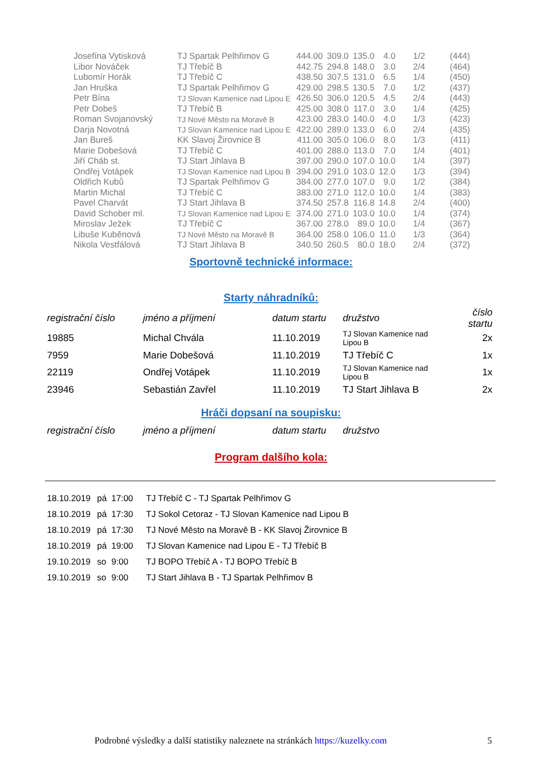| Josefína Vytisková | TJ Spartak Pelhřimov G | 444.00 | 309.0 | 135.0 | 4.0 | 1/2 | (444) |
| Libor Nováček | TJ Třebíč B | 442.75 | 294.8 | 148.0 | 3.0 | 2/4 | (464) |
| Lubomír Horák | TJ Třebíč C | 438.50 | 307.5 | 131.0 | 6.5 | 1/4 | (450) |
| Jan Hruška | TJ Spartak Pelhřimov G | 429.00 | 298.5 | 130.5 | 7.0 | 1/2 | (437) |
| Petr Bína | TJ Slovan Kamenice nad Lipou E | 426.50 | 306.0 | 120.5 | 4.5 | 2/4 | (443) |
| Petr Dobeš | TJ Třebíč B | 425.00 | 308.0 | 117.0 | 3.0 | 1/4 | (425) |
| Roman Svojanovský | TJ Nové Město na Moravě B | 423.00 | 283.0 | 140.0 | 4.0 | 1/3 | (423) |
| Darja Novotná | TJ Slovan Kamenice nad Lipou E | 422.00 | 289.0 | 133.0 | 6.0 | 2/4 | (435) |
| Jan Bureš | KK Slavoj Žirovnice B | 411.00 | 305.0 | 106.0 | 8.0 | 1/3 | (411) |
| Marie Dobešová | TJ Třebíč C | 401.00 | 288.0 | 113.0 | 7.0 | 1/4 | (401) |
| Jiří Cháb st. | TJ Start Jihlava B | 397.00 | 290.0 | 107.0 | 10.0 | 1/4 | (397) |
| Ondřej Votápek | TJ Slovan Kamenice nad Lipou B | 394.00 | 291.0 | 103.0 | 12.0 | 1/3 | (394) |
| Oldřich Kubů | TJ Spartak Pelhřimov G | 384.00 | 277.0 | 107.0 | 9.0 | 1/2 | (384) |
| Martin Michal | TJ Třebíč C | 383.00 | 271.0 | 112.0 | 10.0 | 1/4 | (383) |
| Pavel Charvát | TJ Start Jihlava B | 374.50 | 257.8 | 116.8 | 14.8 | 2/4 | (400) |
| David Schober ml. | TJ Slovan Kamenice nad Lipou E | 374.00 | 271.0 | 103.0 | 10.0 | 1/4 | (374) |
| Miroslav Ježek | TJ Třebíč C | 367.00 | 278.0 | 89.0 | 10.0 | 1/4 | (367) |
| Libuše Kuběnová | TJ Nové Město na Moravě B | 364.00 | 258.0 | 106.0 | 11.0 | 1/3 | (364) |
| Nikola Vestfálová | TJ Start Jihlava B | 340.50 | 260.5 | 80.0 | 18.0 | 2/4 | (372) |
Sportovně technické informace:
Starty náhradníků:
| registrační číslo | jméno a příjmení | datum startu | družstvo | číslo startu |
| 19885 | Michal Chvála | 11.10.2019 | TJ Slovan Kamenice nad Lipou B | 2x |
| 7959 | Marie Dobešová | 11.10.2019 | TJ Třebíč C | 1x |
| 22119 | Ondřej Votápek | 11.10.2019 | TJ Slovan Kamenice nad Lipou B | 1x |
| 23946 | Sebastián Zavřel | 11.10.2019 | TJ Start Jihlava B | 2x |
Hráči dopsaní na soupisku:
| registrační číslo | jméno a příjmení | datum startu | družstvo |
Program dalšího kola:
| 18.10.2019 | pá | 17:00 | TJ Třebíč C - TJ Spartak Pelhřimov G |
| 18.10.2019 | pá | 17:30 | TJ Sokol Cetoraz - TJ Slovan Kamenice nad Lipou B |
| 18.10.2019 | pá | 17:30 | TJ Nové Město na Moravě B - KK Slavoj Žirovnice B |
| 18.10.2019 | pá | 19:00 | TJ Slovan Kamenice nad Lipou E - TJ Třebíč B |
| 19.10.2019 | so | 9:00 | TJ BOPO Třebíč A - TJ BOPO Třebíč B |
| 19.10.2019 | so | 9:00 | TJ Start Jihlava B - TJ Spartak Pelhřimov B |
Podrobné výsledky a další statistiky naleznete na stránkách https://kuzelky.com
5